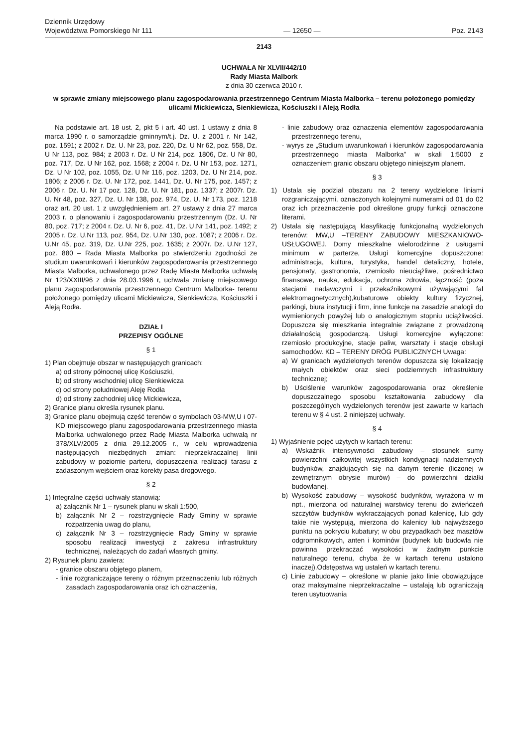Dziennik Urzędowy
Województwa Pomorskiego Nr 111
— 12650 —
Poz. 2143
2143
UCHWAŁA Nr XLVII/442/10
Rady Miasta Malbork
z dnia 30 czerwca 2010 r.
w sprawie zmiany miejscowego planu zagospodarowania przestrzennego Centrum Miasta Malborka – terenu położonego pomiędzy ulicami Mickiewicza, Sienkiewicza, Kościuszki i Aleją Rodła
Na podstawie art. 18 ust. 2, pkt 5 i art. 40 ust. 1 ustawy z dnia 8 marca 1990 r. o samorządzie gminnym/t.j. Dz. U. z 2001 r. Nr 142, poz. 1591; z 2002 r. Dz. U. Nr 23, poz. 220, Dz. U Nr 62, poz. 558, Dz. U Nr 113, poz. 984; z 2003 r. Dz. U Nr 214, poz. 1806, Dz. U Nr 80, poz. 717, Dz. U Nr 162, poz. 1568; z 2004 r. Dz. U Nr 153, poz. 1271, Dz. U Nr 102, poz. 1055, Dz. U Nr 116, poz. 1203, Dz. U Nr 214, poz. 1806; z 2005 r. Dz. U. Nr 172, poz. 1441, Dz. U. Nr 175, poz. 1457; z 2006 r. Dz. U. Nr 17 poz. 128, Dz. U. Nr 181, poz. 1337; z 2007r. Dz. U. Nr 48, poz. 327, Dz. U. Nr 138, poz. 974, Dz. U. Nr 173, poz. 1218 oraz art. 20 ust. 1 z uwzględnieniem art. 27 ustawy z dnia 27 marca 2003 r. o planowaniu i zagospodarowaniu przestrzennym (Dz. U. Nr 80, poz. 717; z 2004 r. Dz. U. Nr 6, poz. 41, Dz. U.Nr 141, poz. 1492; z 2005 r. Dz. U.Nr 113, poz. 954, Dz. U.Nr 130, poz. 1087; z 2006 r. Dz. U.Nr 45, poz. 319, Dz. U.Nr 225, poz. 1635; z 2007r. Dz. U.Nr 127, poz. 880 – Rada Miasta Malborka po stwierdzeniu zgodności ze studium uwarunkowań i kierunków zagospodarowania przestrzennego Miasta Malborka, uchwalonego przez Radę Miasta Malborka uchwałą Nr 123/XXIII/96 z dnia 28.03.1996 r, uchwala zmianę miejscowego planu zagospodarowania przestrzennego Centrum Malborka- terenu położonego pomiędzy ulicami Mickiewicza, Sienkiewicza, Kościuszki i Aleją Rodła.
DZIAŁ I
PRZEPISY OGÓLNE
§ 1
1) Plan obejmuje obszar w następujących granicach:
a) od strony północnej ulicę Kościuszki,
b) od strony wschodniej ulicę Sienkiewicza
c) od strony południowej Aleję Rodła
d) od strony zachodniej ulicę Mickiewicza,
2) Granice planu określa rysunek planu.
3) Granice planu obejmują część terenów o symbolach 03-MW,U i 07-KD miejscowego planu zagospodarowania przestrzennego miasta Malborka uchwalonego przez Radę Miasta Malborka uchwałą nr 378/XLV/2005 z dnia 29.12.2005 r., w celu wprowadzenia następujących niezbędnych zmian: nieprzekraczalnej linii zabudowy w poziomie parteru, dopuszczenia realizacji tarasu z zadaszonym wejściem oraz korekty pasa drogowego.
§ 2
1) Integralne części uchwały stanowią:
a) załącznik Nr 1 – rysunek planu w skali 1:500,
b) załącznik Nr 2 – rozstrzygnięcie Rady Gminy w sprawie rozpatrzenia uwag do planu,
c) załącznik Nr 3 – rozstrzygnięcie Rady Gminy w sprawie sposobu realizacji inwestycji z zakresu infrastruktury technicznej, należących do zadań własnych gminy.
2) Rysunek planu zawiera:
- granice obszaru objętego planem,
- linie rozgraniczające tereny o różnym przeznaczeniu lub różnych zasadach zagospodarowania oraz ich oznaczenia,
- linie zabudowy oraz oznaczenia elementów zagospodarowania przestrzennego terenu,
- wyrys ze „Studium uwarunkowań i kierunków zagospodarowania przestrzennego miasta Malborka” w skali 1:5000 z oznaczeniem granic obszaru objętego niniejszym planem.
§ 3
1) Ustala się podział obszaru na 2 tereny wydzielone liniami rozgraniczającymi, oznaczonych kolejnymi numerami od 01 do 02 oraz ich przeznaczenie pod określone grupy funkcji oznaczone literami.
2) Ustala się następującą klasyfikację funkcjonalną wydzielonych terenów: MW,U –TERENY ZABUDOWY MIESZKANIOWO-USŁUGOWEJ. Domy mieszkalne wielorodzinne z usługami minimum w parterze, Usługi komercyjne dopuszczone: administracja, kultura, turystyka, handel detaliczny, hotele, pensjonaty, gastronomia, rzemiosło nieuciążliwe, pośrednictwo finansowe, nauka, edukacja, ochrona zdrowia, łączność (poza stacjami nadawczymi i przekaźnikowymi używającymi fal elektromagnetycznych),kubaturowe obiekty kultury fizycznej, parkingi, biura instytucji i firm, inne funkcje na zasadzie analogii do wymienionych powyżej lub o analogicznym stopniu uciążliwości. Dopuszcza się mieszkania integralnie związane z prowadzoną działalnością gospodarczą. Usługi komercyjne wyłączone: rzemiosło produkcyjne, stacje paliw, warsztaty i stacje obsługi samochodów. KD – TERENY DRÓG PUBLICZNYCH Uwaga:
a) W granicach wydzielonych terenów dopuszcza się lokalizację małych obiektów oraz sieci podziemnych infrastruktury technicznej;
b) Uściślenie warunków zagospodarowania oraz określenie dopuszczalnego sposobu kształtowania zabudowy dla poszczególnych wydzielonych terenów jest zawarte w kartach terenu w § 4 ust. 2 niniejszej uchwały.
§ 4
1) Wyjaśnienie pojęć użytych w kartach terenu:
a) Wskaźnik intensywności zabudowy – stosunek sumy powierzchni całkowitej wszystkich kondygnacji nadziemnych budynków, znajdujących się na danym terenie (liczonej w zewnętrznym obrysie murów) – do powierzchni działki budowlanej.
b) Wysokość zabudowy – wysokość budynków, wyrażona w m npt., mierzona od naturalnej warstwicy terenu do zwieńczeń szczytów budynków wykraczających ponad kalenicę, lub gdy takie nie występują, mierzona do kalenicy lub najwyższego punktu na pokryciu kubatury; w obu przypadkach bez masztów odgromnikowych, anten i kominów (budynek lub budowla nie powinna przekraczać wysokości w żadnym punkcie naturalnego terenu, chyba że w kartach terenu ustalono inaczej).Odstępstwa wg ustaleń w kartach terenu.
c) Linie zabudowy – określone w planie jako linie obowiązujące oraz maksymalne nieprzekraczalne – ustalają lub ograniczają teren usytuowania